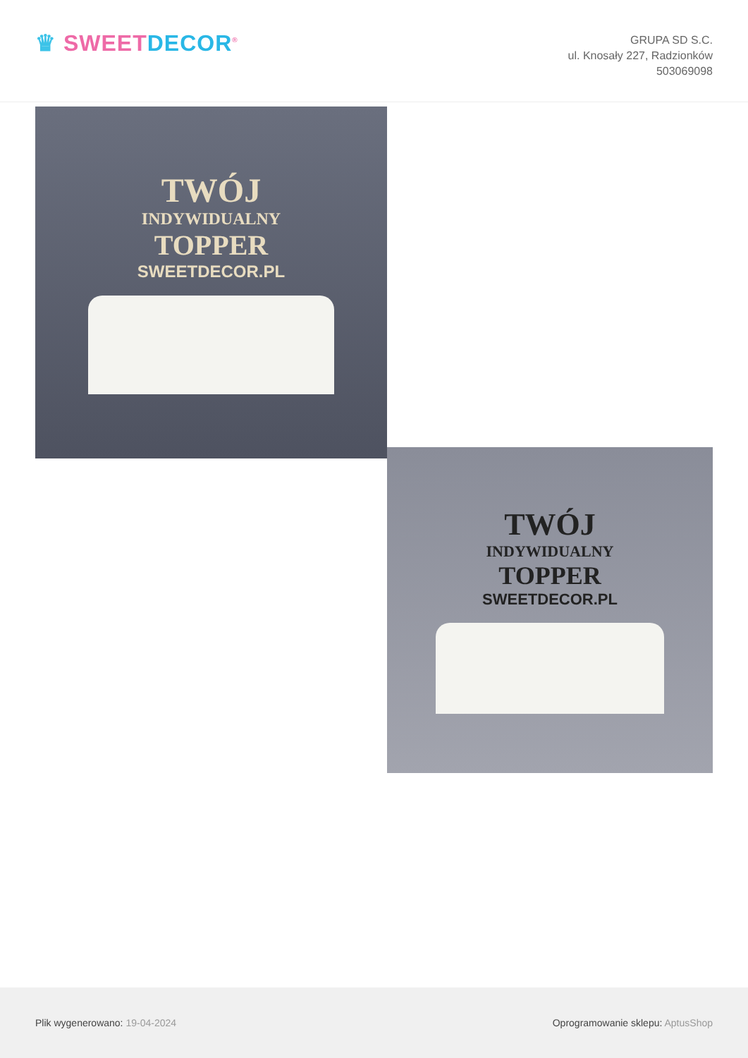♛ SWEET DECOR<sup>®</sup>
GRUPA SD S.C.
ul. Knosały 227, Radzionków
503069098
TWÓJ
INDYWIDUALNY
TOPPER
SWEETDECOR.PL
TWÓJ
INDYWIDUALNY
TOPPER
SWEETDECOR.PL
Plik wygenerowano: 19-04-2024
Oprogramowanie sklepu: AptusShop